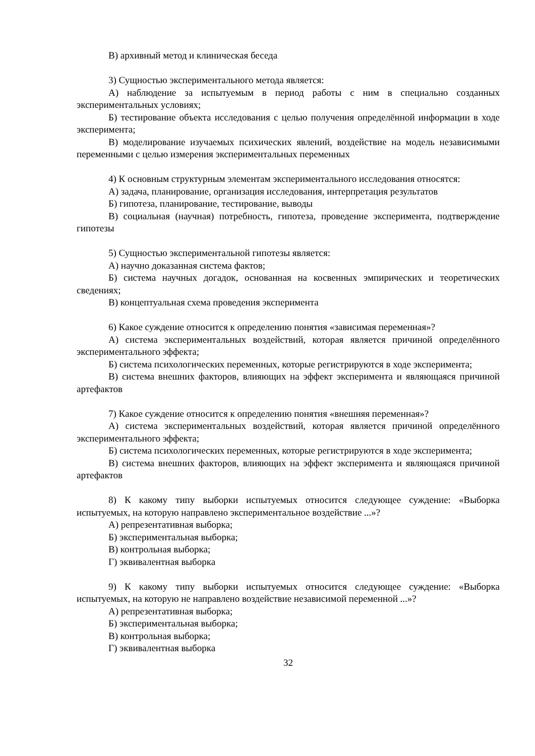В) архивный метод и клиническая беседа
3) Сущностью экспериментального метода является:
А) наблюдение за испытуемым в период работы с ним в специально созданных экспериментальных условиях;
Б) тестирование объекта исследования с целью получения определённой информации в ходе эксперимента;
В) моделирование изучаемых психических явлений, воздействие на модель независимыми переменными с целью измерения экспериментальных переменных
4) К основным структурным элементам экспериментального исследования относятся:
А) задача, планирование, организация исследования, интерпретация результатов
Б) гипотеза, планирование, тестирование, выводы
В) социальная (научная) потребность, гипотеза, проведение эксперимента, подтверждение гипотезы
5) Сущностью экспериментальной гипотезы является:
А) научно доказанная система фактов;
Б) система научных догадок, основанная на косвенных эмпирических и теоретических сведениях;
В) концептуальная схема проведения эксперимента
6) Какое суждение относится к определению понятия «зависимая переменная»?
А) система экспериментальных воздействий, которая является причиной определённого экспериментального эффекта;
Б) система психологических переменных, которые регистрируются в ходе эксперимента;
В) система внешних факторов, влияющих на эффект эксперимента и являющаяся причиной артефактов
7) Какое суждение относится к определению понятия «внешняя переменная»?
А) система экспериментальных воздействий, которая является причиной определённого экспериментального эффекта;
Б) система психологических переменных, которые регистрируются в ходе эксперимента;
В) система внешних факторов, влияющих на эффект эксперимента и являющаяся причиной артефактов
8) К какому типу выборки испытуемых относится следующее суждение: «Выборка испытуемых, на которую направлено экспериментальное воздействие ...»?
А) репрезентативная выборка;
Б) экспериментальная выборка;
В) контрольная выборка;
Г) эквивалентная выборка
9) К какому типу выборки испытуемых относится следующее суждение: «Выборка испытуемых, на которую не направлено воздействие независимой переменной ...»?
А) репрезентативная выборка;
Б) экспериментальная выборка;
В) контрольная выборка;
Г) эквивалентная выборка
32